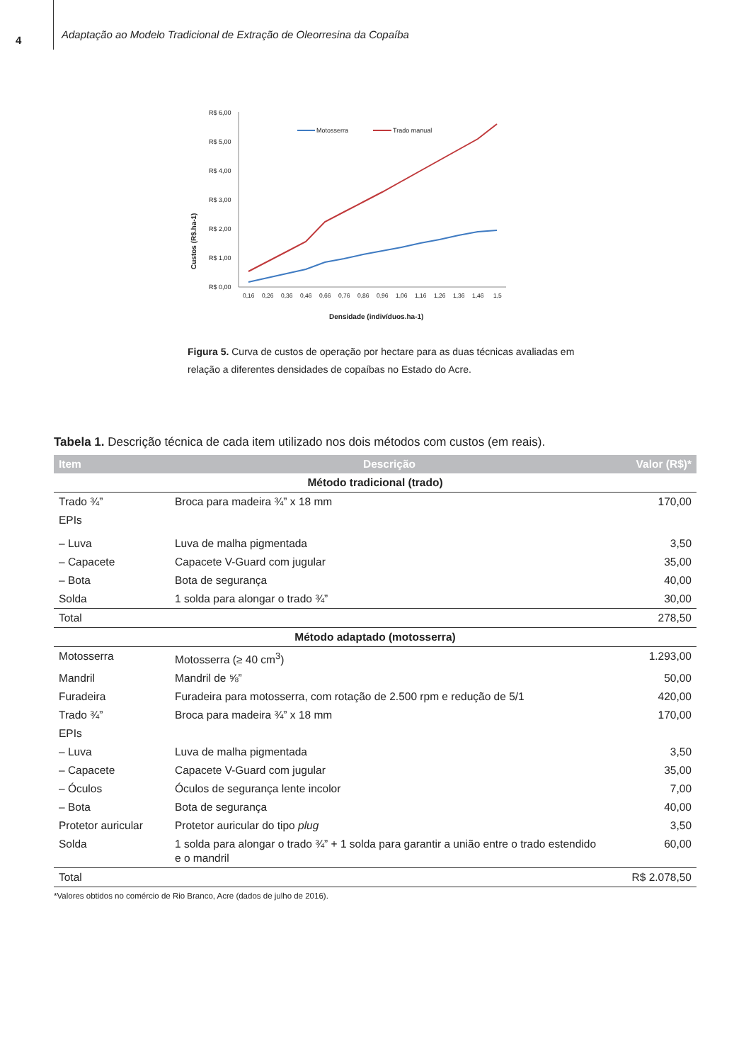4
Adaptação ao Modelo Tradicional de Extração de Oleorresina da Copaíba
Custos (R$.ha-1)
R$ 6,00
R$ 5,00
R$ 4,00
R$ 3,00
R$ 2,00
R$ 1,00
R$ 0,00
0,16
0,26
0,36
0,46
0,66
0,76
0,86
0,96
1,06
1,16
1,26
1,36
1,46
1,5
Densidade (indivíduos.ha-1)
Motosserra
Trado manual
Figura 5. Curva de custos de operação por hectare para as duas técnicas avaliadas em relação a diferentes densidades de copaíbas no Estado do Acre.
Tabela 1. Descrição técnica de cada item utilizado nos dois métodos com custos (em reais).
| Item | Descrição | Valor (R$)* |
| --- | --- | --- |
| Método tradicional (trado) | | |
| Trado ¾” | Broca para madeira ¾” x 18 mm | 170,00 |
| EPIs | | |
| – Luva | Luva de malha pigmentada | 3,50 |
| – Capacete | Capacete V-Guard com jugular | 35,00 |
| – Bota | Bota de segurança | 40,00 |
| Solda | 1 solda para alongar o trado ¾” | 30,00 |
| Total | | 278,50 |
| Método adaptado (motosserra) | | |
| Motosserra | Motosserra (≥ 40 cm<sup>3</sup>) | 1.293,00 |
| Mandril | Mandril de ⅝” | 50,00 |
| Furadeira | Furadeira para motosserra, com rotação de 2.500 rpm e redução de 5/1 | 420,00 |
| Trado ¾” | Broca para madeira ¾” x 18 mm | 170,00 |
| EPIs | | |
| – Luva | Luva de malha pigmentada | 3,50 |
| – Capacete | Capacete V-Guard com jugular | 35,00 |
| – Óculos | Óculos de segurança lente incolor | 7,00 |
| – Bota | Bota de segurança | 40,00 |
| Protetor auricular | Protetor auricular do tipo plug | 3,50 |
| Solda | 1 solda para alongar o trado ¾” + 1 solda para garantir a união entre o trado estendido e o mandril | 60,00 |
| Total | | R$ 2.078,50 |
*Valores obtidos no comércio de Rio Branco, Acre (dados de julho de 2016).